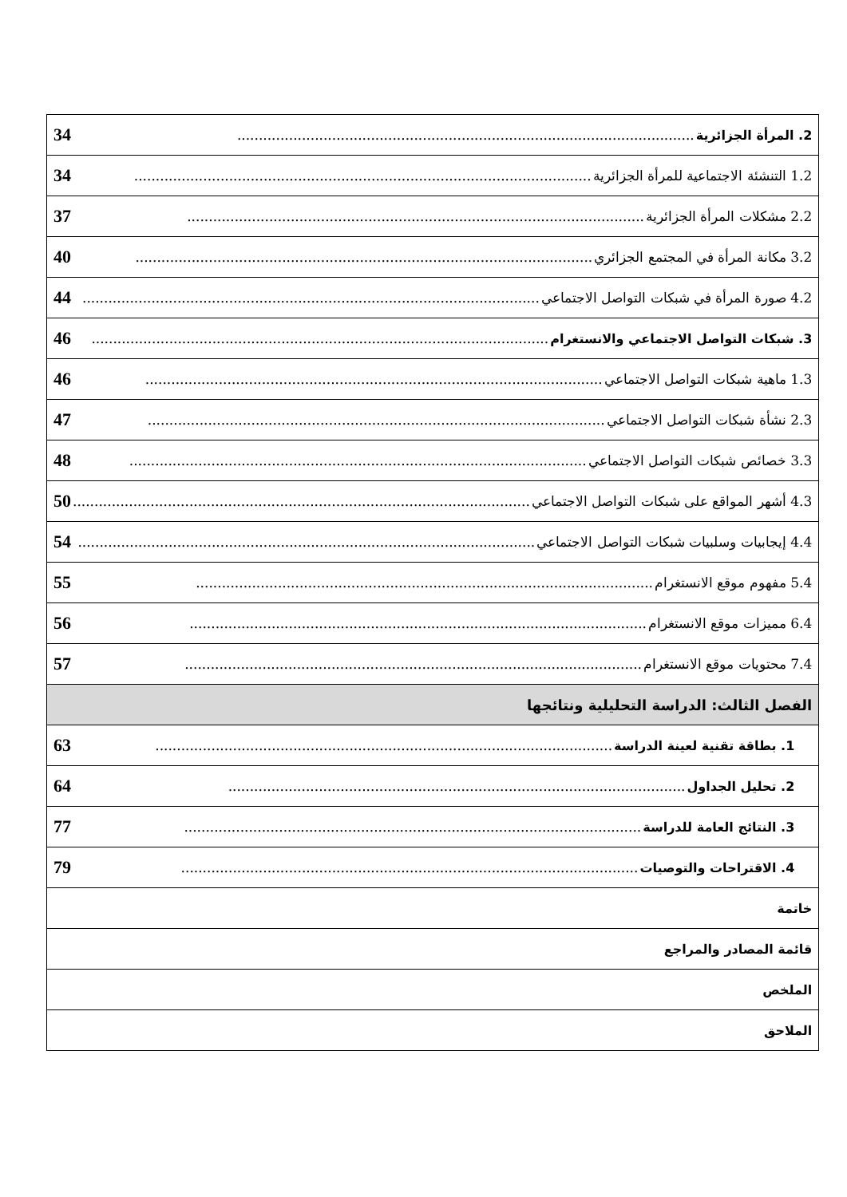| 2. المرأة الجزائرية .......................................................................................................... 34 |
| 1.2 التنشئة الاجتماعية للمرأة الجزائرية .......................................................................................................... 34 |
| 2.2 مشكلات المرأة الجزائرية .......................................................................................................... 37 |
| 3.2 مكانة المرأة في المجتمع الجزائري .......................................................................................................... 40 |
| 4.2 صورة المرأة في شبكات التواصل الاجتماعي .......................................................................................................... 44 |
| 3. شبكات التواصل الاجتماعي والانستغرام .......................................................................................................... 46 |
| 1.3 ماهية شبكات التواصل الاجتماعي .......................................................................................................... 46 |
| 2.3 نشأة شبكات التواصل الاجتماعي .......................................................................................................... 47 |
| 3.3 خصائص شبكات التواصل الاجتماعي .......................................................................................................... 48 |
| 4.3 أشهر المواقع على شبكات التواصل الاجتماعي .......................................................................................................... 50 |
| 4.4 إيجابيات وسلبيات شبكات التواصل الاجتماعي .......................................................................................................... 54 |
| 5.4 مفهوم موقع الانستغرام .......................................................................................................... 55 |
| 6.4 مميزات موقع الانستغرام .......................................................................................................... 56 |
| 7.4 محتويات موقع الانستغرام .......................................................................................................... 57 |
| الفصل الثالث: الدراسة التحليلية ونتائجها |
| 1. بطاقة تقنية لعينة الدراسة .......................................................................................................... 63 |
| 2. تحليل الجداول .......................................................................................................... 64 |
| 3. النتائج العامة للدراسة .......................................................................................................... 77 |
| 4. الاقتراحات والتوصيات .......................................................................................................... 79 |
| خاتمة |
| قائمة المصادر والمراجع |
| الملخص |
| الملاحق |